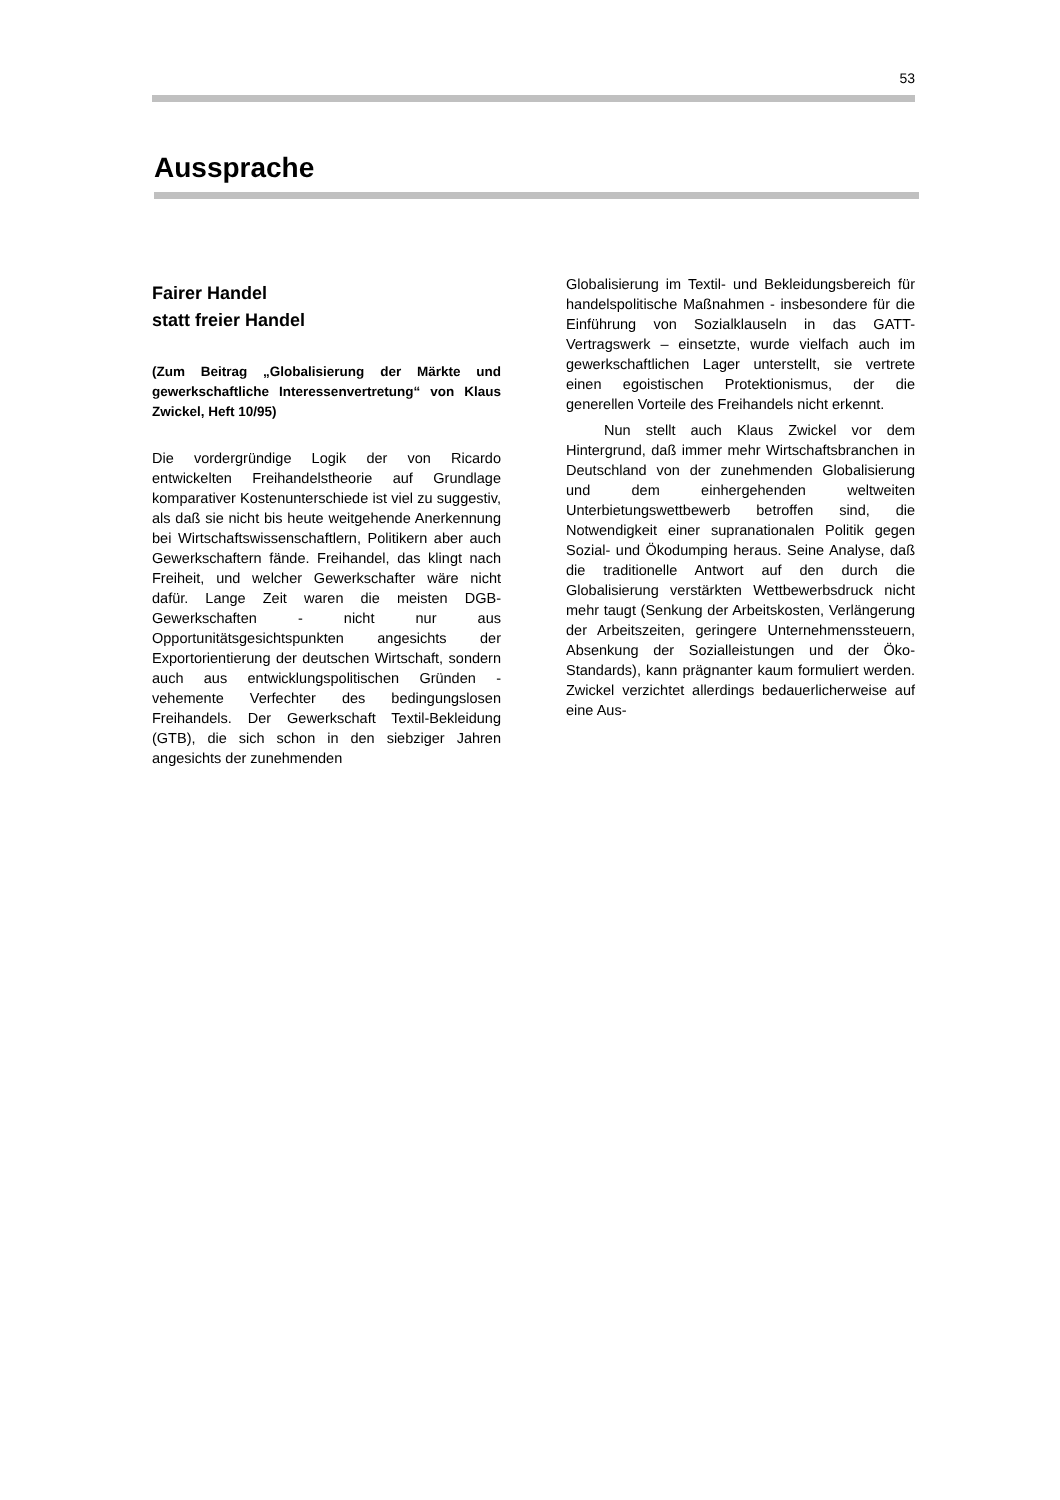53
Aussprache
Fairer Handel
statt freier Handel
(Zum Beitrag „Globalisierung der Märkte und gewerkschaftliche Interessenvertretung“ von Klaus Zwickel, Heft 10/95)
Die vordergründige Logik der von Ricardo entwickelten Freihandelstheorie auf Grundlage komparativer Kostenunterschiede ist viel zu suggestiv, als daß sie nicht bis heute weitgehende Anerkennung bei Wirtschafts­wissenschaftlern, Politikern aber auch Gewerkschaftern fände. Freihandel, das klingt nach Freiheit, und welcher Gewerkschafter wäre nicht dafür. Lange Zeit waren die meisten DGB-Gewerkschaften - nicht nur aus Opportunitätsgesichtspunkten angesichts der Exportorientierung der deutschen Wirtschaft, sondern auch aus entwicklungspolitischen Gründen - vehemente Verfechter des bedin­gungslosen Freihandels. Der Gewerkschaft Textil-Bekleidung (GTB), die sich schon in den siebziger Jahren angesichts der zunehmenden
Globalisierung im Textil- und Beklei­dungsbereich für handelspolitische Maßnah­men - insbesondere für die Einführung von Sozialklauseln in das GATT-Vertragswerk – einsetzte, wurde vielfach auch im gewerk­schaftlichen Lager unterstellt, sie vertrete einen egoistischen Protektionismus, der die generellen Vorteile des Freihandels nicht erkennt.
Nun stellt auch Klaus Zwickel vor dem Hintergrund, daß immer mehr Wirtschafts­branchen in Deutschland von der zunehmen­den Globalisierung und dem einhergehenden weltweiten Unterbietungswettbewerb betrof­fen sind, die Notwendigkeit einer supranatio­nalen Politik gegen Sozial- und Ökodumping heraus. Seine Analyse, daß die traditionelle Antwort auf den durch die Globalisierung verstärkten Wettbewerbsdruck nicht mehr taugt (Senkung der Arbeitskosten, Verlänge­rung der Arbeitszeiten, geringere Unterneh­menssteuern, Absenkung der Sozialleistungen und der Öko-Standards), kann prägnanter kaum formuliert werden. Zwickel verzichtet allerdings bedauerlicherweise auf eine Aus-